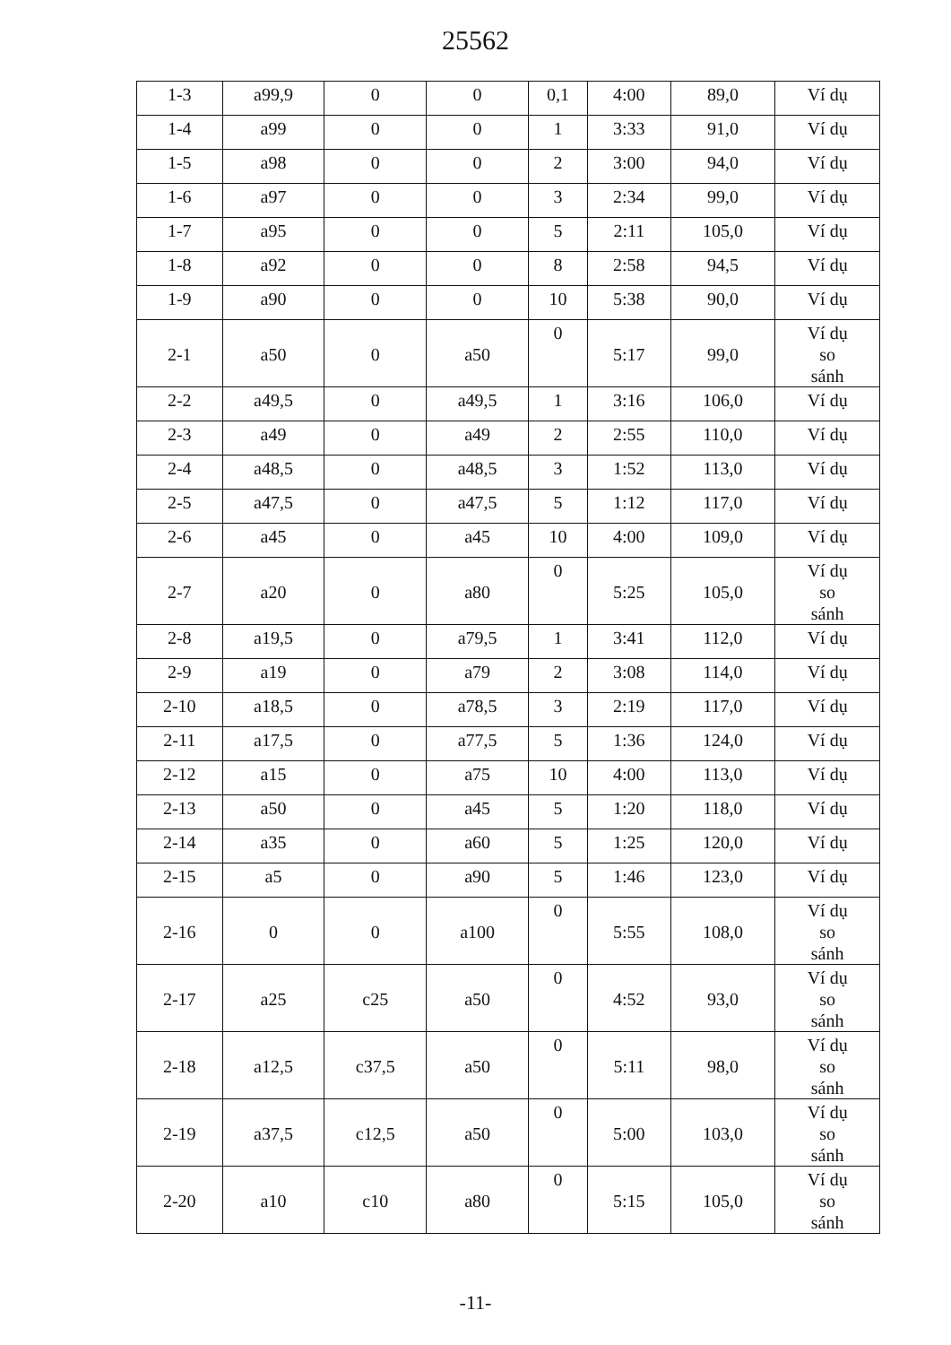25562
| 1-3 | a99,9 | 0 | 0 | 0,1 | 4:00 | 89,0 | Ví dụ |
| 1-4 | a99 | 0 | 0 | 1 | 3:33 | 91,0 | Ví dụ |
| 1-5 | a98 | 0 | 0 | 2 | 3:00 | 94,0 | Ví dụ |
| 1-6 | a97 | 0 | 0 | 3 | 2:34 | 99,0 | Ví dụ |
| 1-7 | a95 | 0 | 0 | 5 | 2:11 | 105,0 | Ví dụ |
| 1-8 | a92 | 0 | 0 | 8 | 2:58 | 94,5 | Ví dụ |
| 1-9 | a90 | 0 | 0 | 10 | 5:38 | 90,0 | Ví dụ |
| 2-1 | a50 | 0 | a50 | 0 | 5:17 | 99,0 | Ví dụ so sánh |
| 2-2 | a49,5 | 0 | a49,5 | 1 | 3:16 | 106,0 | Ví dụ |
| 2-3 | a49 | 0 | a49 | 2 | 2:55 | 110,0 | Ví dụ |
| 2-4 | a48,5 | 0 | a48,5 | 3 | 1:52 | 113,0 | Ví dụ |
| 2-5 | a47,5 | 0 | a47,5 | 5 | 1:12 | 117,0 | Ví dụ |
| 2-6 | a45 | 0 | a45 | 10 | 4:00 | 109,0 | Ví dụ |
| 2-7 | a20 | 0 | a80 | 0 | 5:25 | 105,0 | Ví dụ so sánh |
| 2-8 | a19,5 | 0 | a79,5 | 1 | 3:41 | 112,0 | Ví dụ |
| 2-9 | a19 | 0 | a79 | 2 | 3:08 | 114,0 | Ví dụ |
| 2-10 | a18,5 | 0 | a78,5 | 3 | 2:19 | 117,0 | Ví dụ |
| 2-11 | a17,5 | 0 | a77,5 | 5 | 1:36 | 124,0 | Ví dụ |
| 2-12 | a15 | 0 | a75 | 10 | 4:00 | 113,0 | Ví dụ |
| 2-13 | a50 | 0 | a45 | 5 | 1:20 | 118,0 | Ví dụ |
| 2-14 | a35 | 0 | a60 | 5 | 1:25 | 120,0 | Ví dụ |
| 2-15 | a5 | 0 | a90 | 5 | 1:46 | 123,0 | Ví dụ |
| 2-16 | 0 | 0 | a100 | 0 | 5:55 | 108,0 | Ví dụ so sánh |
| 2-17 | a25 | c25 | a50 | 0 | 4:52 | 93,0 | Ví dụ so sánh |
| 2-18 | a12,5 | c37,5 | a50 | 0 | 5:11 | 98,0 | Ví dụ so sánh |
| 2-19 | a37,5 | c12,5 | a50 | 0 | 5:00 | 103,0 | Ví dụ so sánh |
| 2-20 | a10 | c10 | a80 | 0 | 5:15 | 105,0 | Ví dụ so sánh |
-11-